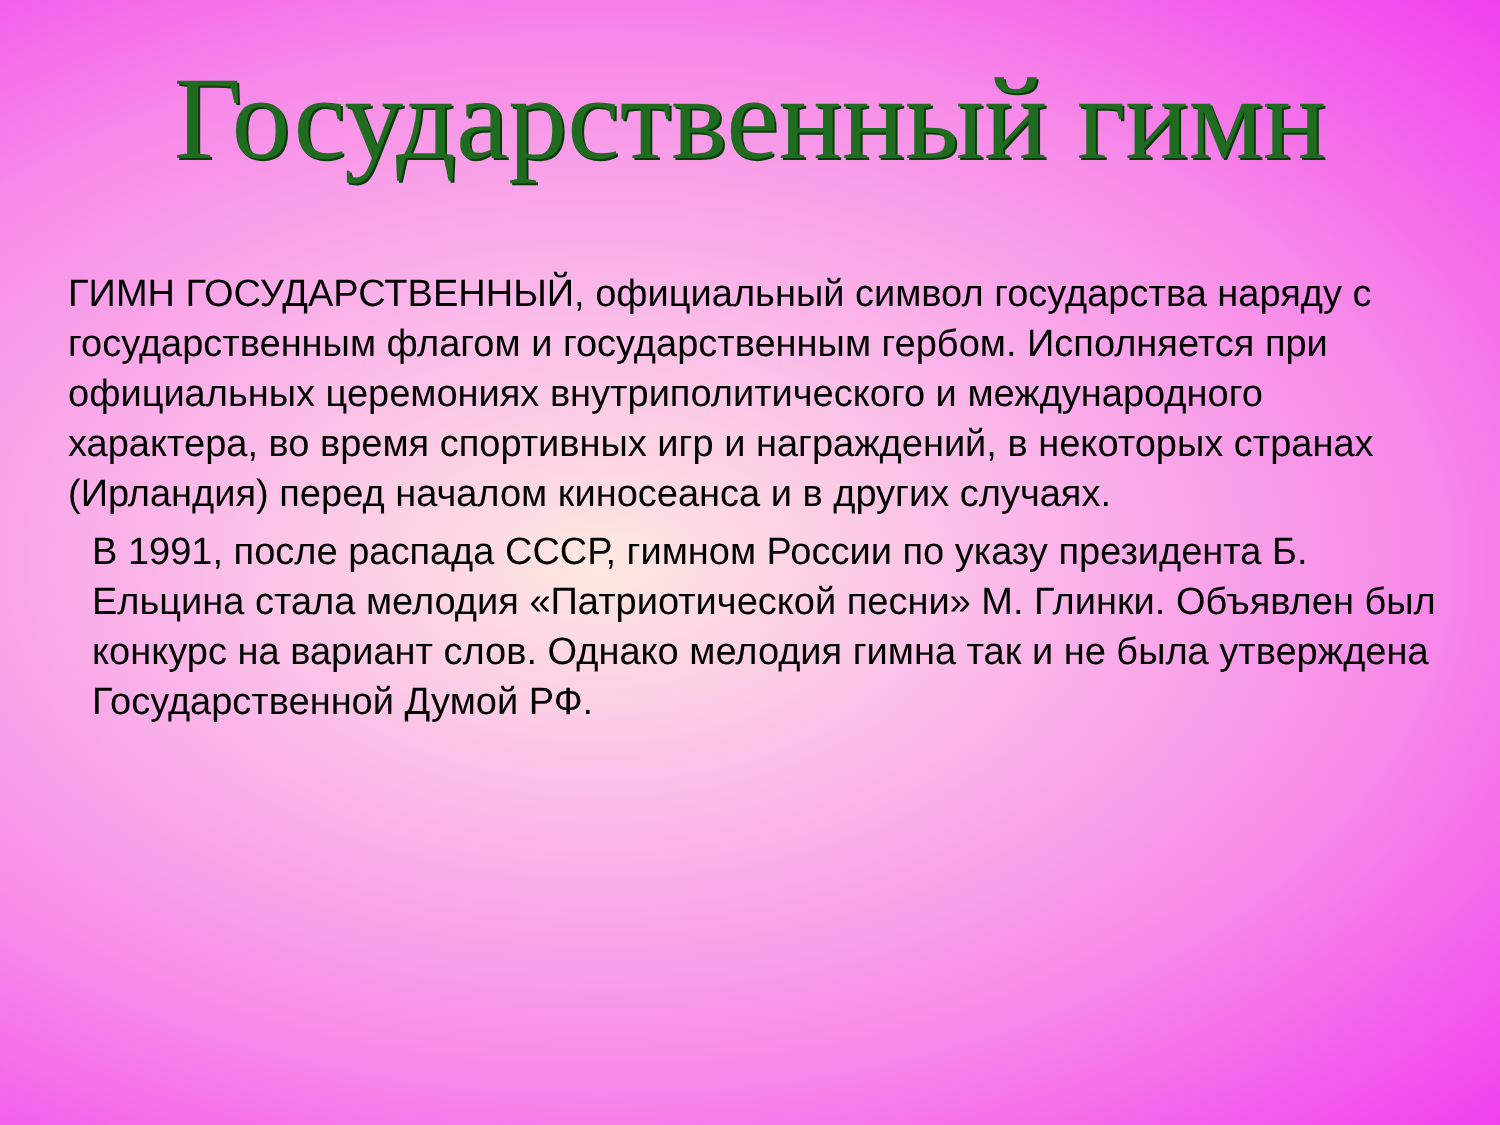Государственный гимн
ГИМН ГОСУДАРСТВЕННЫЙ, официальный символ государства наряду с государственным флагом и государственным гербом. Исполняется при официальных церемониях внутриполитического и международного характера, во время спортивных игр и награждений, в некоторых странах (Ирландия) перед началом киносеанса и в других случаях.
В 1991, после распада СССР, гимном России по указу президента Б. Ельцина стала мелодия «Патриотической песни» М. Глинки. Объявлен был конкурс на вариант слов. Однако мелодия гимна так и не была утверждена Государственной Думой РФ.